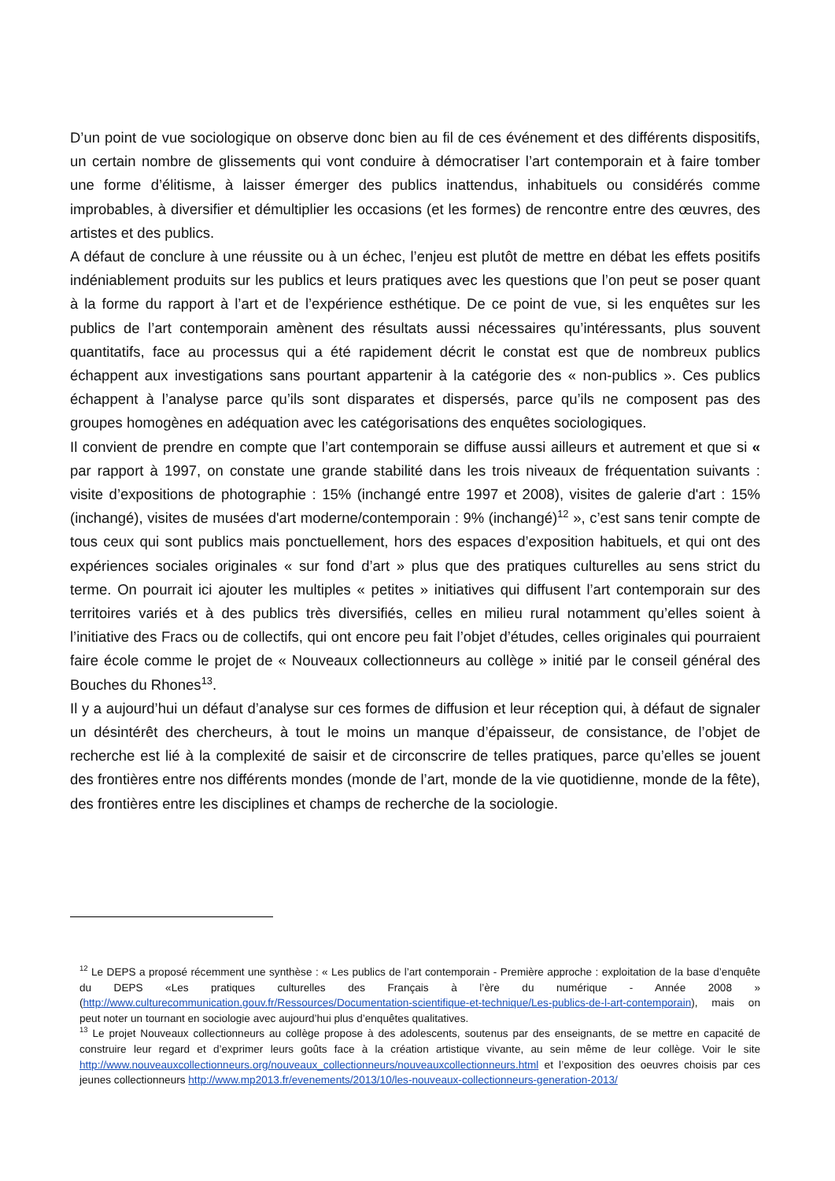D’un point de vue sociologique on observe donc bien au fil de ces événement et des différents dispositifs, un certain nombre de glissements qui vont conduire à démocratiser l’art contemporain et à faire tomber une forme d’élitisme, à laisser émerger des publics inattendus, inhabituels ou considérés comme improbables, à diversifier et démultiplier les occasions (et les formes) de rencontre entre des œuvres, des artistes et des publics.
A défaut de conclure à une réussite ou à un échec, l’enjeu est plutôt de mettre en débat les effets positifs indéniablement produits sur les publics et leurs pratiques avec les questions que l’on peut se poser quant à la forme du rapport à l’art et de l’expérience esthétique. De ce point de vue, si les enquêtes sur les publics de l’art contemporain amènent des résultats aussi nécessaires qu’intéressants, plus souvent quantitatifs, face au processus qui a été rapidement décrit le constat est que de nombreux publics échappent aux investigations sans pourtant appartenir à la catégorie des « non-publics ». Ces publics échappent à l’analyse parce qu’ils sont disparates et dispersés, parce qu’ils ne composent pas des groupes homogènes en adéquation avec les catégorisations des enquêtes sociologiques.
Il convient de prendre en compte que l’art contemporain se diffuse aussi ailleurs et autrement et que si « par rapport à 1997, on constate une grande stabilité dans les trois niveaux de fréquentation suivants : visite d’expositions de photographie : 15% (inchangé entre 1997 et 2008), visites de galerie d'art : 15% (inchangé), visites de musées d'art moderne/contemporain : 9% (inchangé)<sup>12</sup> », c’est sans tenir compte de tous ceux qui sont publics mais ponctuellement, hors des espaces d’exposition habituels, et qui ont des expériences sociales originales « sur fond d’art » plus que des pratiques culturelles au sens strict du terme. On pourrait ici ajouter les multiples « petites » initiatives qui diffusent l’art contemporain sur des territoires variés et à des publics très diversifiés, celles en milieu rural notamment qu’elles soient à l’initiative des Fracs ou de collectifs, qui ont encore peu fait l’objet d’études, celles originales qui pourraient faire école comme le projet de « Nouveaux collectionneurs au collège » initié par le conseil général des Bouches du Rhones<sup>13</sup>.
Il y a aujourd’hui un défaut d’analyse sur ces formes de diffusion et leur réception qui, à défaut de signaler un désintérêt des chercheurs, à tout le moins un manque d’épaisseur, de consistance, de l’objet de recherche est lié à la complexité de saisir et de circonscrire de telles pratiques, parce qu’elles se jouent des frontières entre nos différents mondes (monde de l’art, monde de la vie quotidienne, monde de la fête), des frontières entre les disciplines et champs de recherche de la sociologie.
<sup>12</sup> Le DEPS a proposé récemment une synthèse : « Les publics de l’art contemporain - Première approche : exploitation de la base d’enquête du DEPS «Les pratiques culturelles des Français à l’ère du numérique - Année 2008 » (http://www.culturecommunication.gouv.fr/Ressources/Documentation-scientifique-et-technique/Les-publics-de-l-art-contemporain), mais on peut noter un tournant en sociologie avec aujourd’hui plus d’enquêtes qualitatives.
<sup>13</sup> Le projet Nouveaux collectionneurs au collège propose à des adolescents, soutenus par des enseignants, de se mettre en capacité de construire leur regard et d’exprimer leurs goûts face à la création artistique vivante, au sein même de leur collège. Voir le site http://www.nouveauxcollectionneurs.org/nouveaux_collectionneurs/nouveauxcollectionneurs.html et l’exposition des oeuvres choisis par ces jeunes collectionneurs http://www.mp2013.fr/evenements/2013/10/les-nouveaux-collectionneurs-generation-2013/